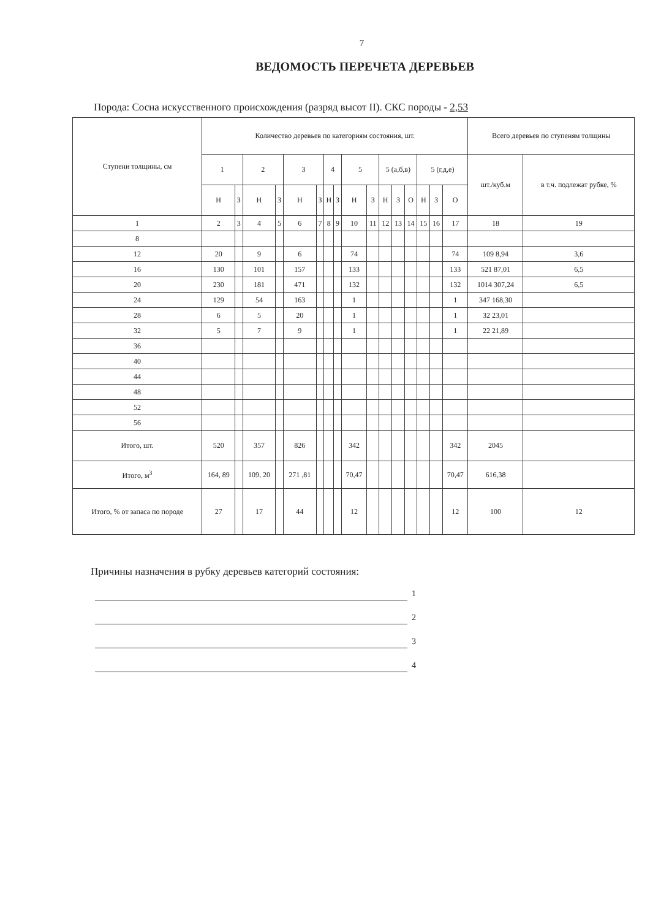7
ВЕДОМОСТЬ ПЕРЕЧЕТА ДЕРЕВЬЕВ
Порода: Сосна искусственного происхождения (разряд высот II). СКС породы - 2,53
| Ступени толщины, см | Количество деревьев по категориям состояния, шт. | | | | | | | | | | | | | | | | Всего деревьев по ступеням толщины | |
| --- | --- | --- | --- | --- | --- | --- | --- | --- | --- | --- | --- | --- | --- | --- | --- | --- | --- | --- |
| | 1 | | 2 | | 3 | | 4 | | 5 | | 5 (а,б,в) | | | 5 (г,д,е) | | | шт./куб.м | в т.ч. подлежат рубке, % |
| | Н | З | Н | З | Н | З | Н | З | Н | З | Н | З | О | Н | З | О | | |
| 1 | 2 | 3 | 4 | 5 | 6 | 7 | 8 | 9 | 10 | 11 | 12 | 13 | 14 | 15 | 16 | 17 | 18 | 19 |
| 8 | | | | | | | | | | | | | | | | | | |
| 12 | 20 | | 9 | | 6 | | | | 74 | | | | | | | 74 | 109 8,94 | 3,6 |
| 16 | 130 | | 101 | | 157 | | | | 133 | | | | | | | 133 | 521 87,01 | 6,5 |
| 20 | 230 | | 181 | | 471 | | | | 132 | | | | | | | 132 | 1014 307,24 | 6,5 |
| 24 | 129 | | 54 | | 163 | | | | 1 | | | | | | | 1 | 347 168,30 | |
| 28 | 6 | | 5 | | 20 | | | | 1 | | | | | | | 1 | 32 23,01 | |
| 32 | 5 | | 7 | | 9 | | | | 1 | | | | | | | 1 | 22 21,89 | |
| 36 | | | | | | | | | | | | | | | | | | |
| 40 | | | | | | | | | | | | | | | | | | |
| 44 | | | | | | | | | | | | | | | | | | |
| 48 | | | | | | | | | | | | | | | | | | |
| 52 | | | | | | | | | | | | | | | | | | |
| 56 | | | | | | | | | | | | | | | | | | |
| Итого, шт. | 520 | | 357 | | 826 | | | | 342 | | | | | | | 342 | 2045 | |
| Итого, м<sup>3</sup> | 164, 89 | | 109, 20 | | 271 ,81 | | | | 70,47 | | | | | | | 70,47 | 616,38 | |
| Итого, % от запаса по породе | 27 | | 17 | | 44 | | | | 12 | | | | | | | 12 | 100 | 12 |
Причины назначения в рубку деревьев категорий состояния:
1
2
3
4